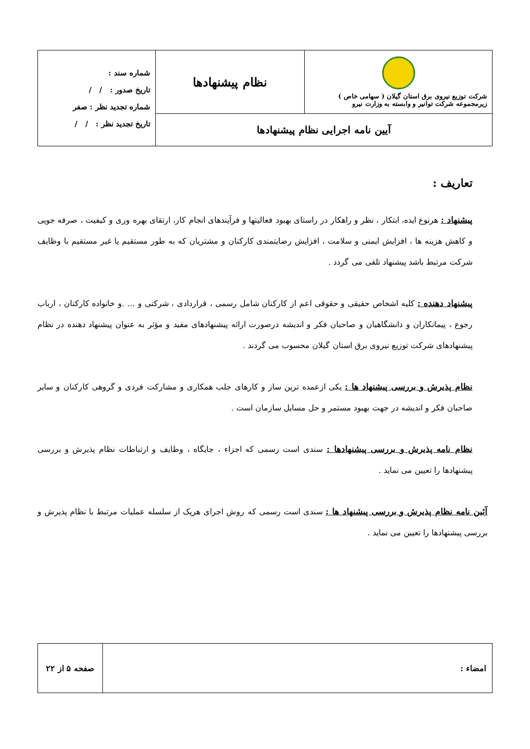| شرکت توزیع نیروی برق استان گیلان ( سهامی خاص ) زیرمجموعه شرکت توانیر و وابسته به وزارت نیرو | نظام پیشنهادها | شماره سند : تاریخ صدور : / / شماره تجدید نظر : صفر تاریخ تجدید نظر : / / |
| آیین نامه اجرایی نظام پیشنهادها | | |
تعاریف :
پیشنهاد : هرنوع ایده، ابتکار ، نظر و راهکار در راستای بهبود فعالیتها و فرآیندهای انجام کار، ارتقای بهره وری و کیفیت ، صرفه جویی و کاهش هزینه ها ، افزایش ایمنی و سلامت ، افزایش رضایتمندی کارکنان و مشتریان که به طور مستقیم یا غیر مستقیم با وظایف شرکت مرتبط باشد پیشنهاد تلقی می گردد .
پیشنهاد دهنده : کلیه اشخاص حقیقی و حقوقی اعم از کارکنان شامل رسمی ، قراردادی ، شرکتی و ... .و خانواده کارکنان ، ارباب رجوع ، پیمانکاران و دانشگاهیان و صاحبان فکر و اندیشه درصورت ارائه پیشنهادهای مفید و مؤثر به عنوان پیشنهاد دهنده در نظام پیشنهادهای شرکت توزیع نیروی برق استان گیلان محسوب می گردند .
نظام پذیرش و بررسی پیشنهاد ها : یکی ازعمده ترین ساز و کارهای جلب همکاری و مشارکت فردی و گروهی کارکنان و سایر صاحبان فکر و اندیشه در جهت بهبود مستمر و حل مسایل سازمان است .
نظام نامه پذیرش و بررسی پیشنهادها : سندی است رسمی که اجزاء ، جایگاه ، وظایف و ارتباطات نظام پذیرش و بررسی پیشنهادها را تعیین می نماید .
آئین نامه نظام پذیرش و بررسی پیشنهاد ها : سندی است رسمی که روش اجرای هریک از سلسله عملیات مرتبط با نظام پذیرش و بررسی پیشنهادها را تعیین می نماید .
| امضاء : | صفحه ۵ از ۲۲ |